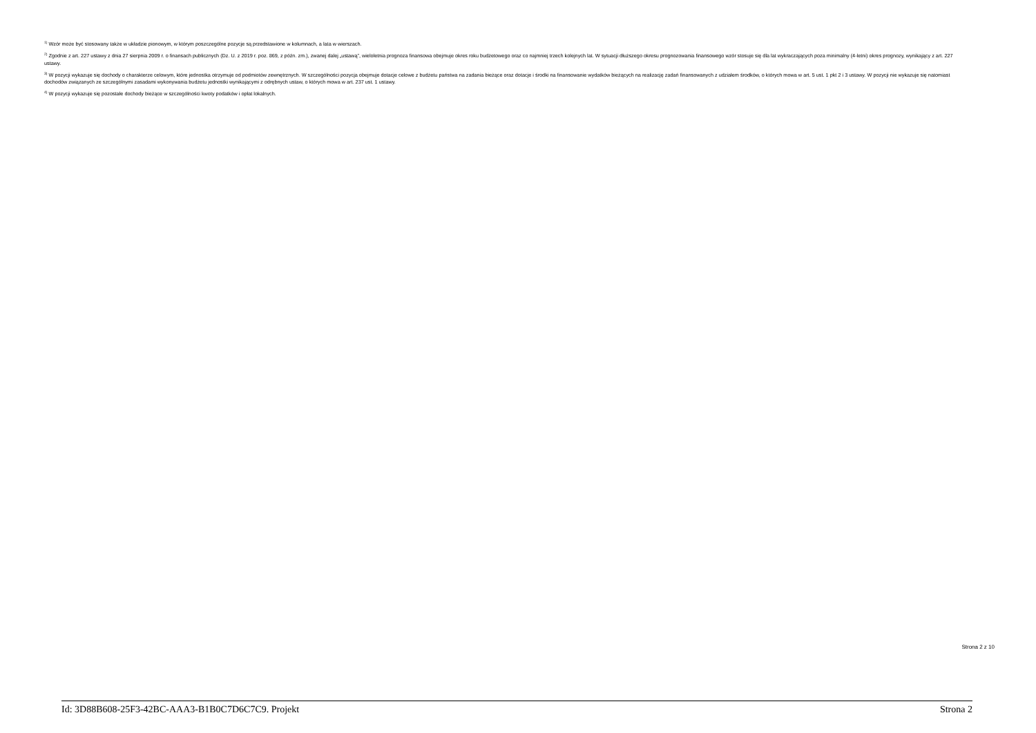<sup>1)</sup> Wzór może być stosowany także w układzie pionowym, w którym poszczególne pozycje są przedstawione w kolumnach, a lata w wierszach.
<sup>2)</sup> Zgodnie z art. 227 ustawy z dnia 27 sierpnia 2009 r. o finansach publicznych (Dz. U. z 2019 r. poz. 869, z późn. zm.), zwanej dalej „ustawą”, wieloletnia prognoza finansowa obejmuje okres roku budżetowego oraz co najmniej trzech kolejnych lat. W sytuacji dłuższego okresu prognozowania finansowego wzór stosuje się dla lat wykraczających poza minimalny (4-letni) okres prognozy, wynikający z art. 227 ustawy.
<sup>3)</sup> W pozycji wykazuje się dochody o charakterze celowym, które jednostka otrzymuje od podmiotów zewnętrznych. W szczególności pozycja obejmuje dotacje celowe z budżetu państwa na zadania bieżące oraz dotacje i środki na finansowanie wydatków bieżących na realizację zadań finansowanych z udziałem środków, o których mowa w art. 5 ust. 1 pkt 2 i 3 ustawy. W pozycji nie wykazuje się natomiast dochodów związanych ze szczególnymi zasadami wykonywania budżetu jednostki wynikającymi z odrębnych ustaw, o których mowa w art. 237 ust. 1 ustawy.
<sup>4)</sup> W pozycji wykazuje się pozostałe dochody bieżące w szczególności kwoty podatków i opłat lokalnych.
Strona 2 z 10
Id: 3D88B608-25F3-42BC-AAA3-B1B0C7D6C7C9. Projekt Strona 2